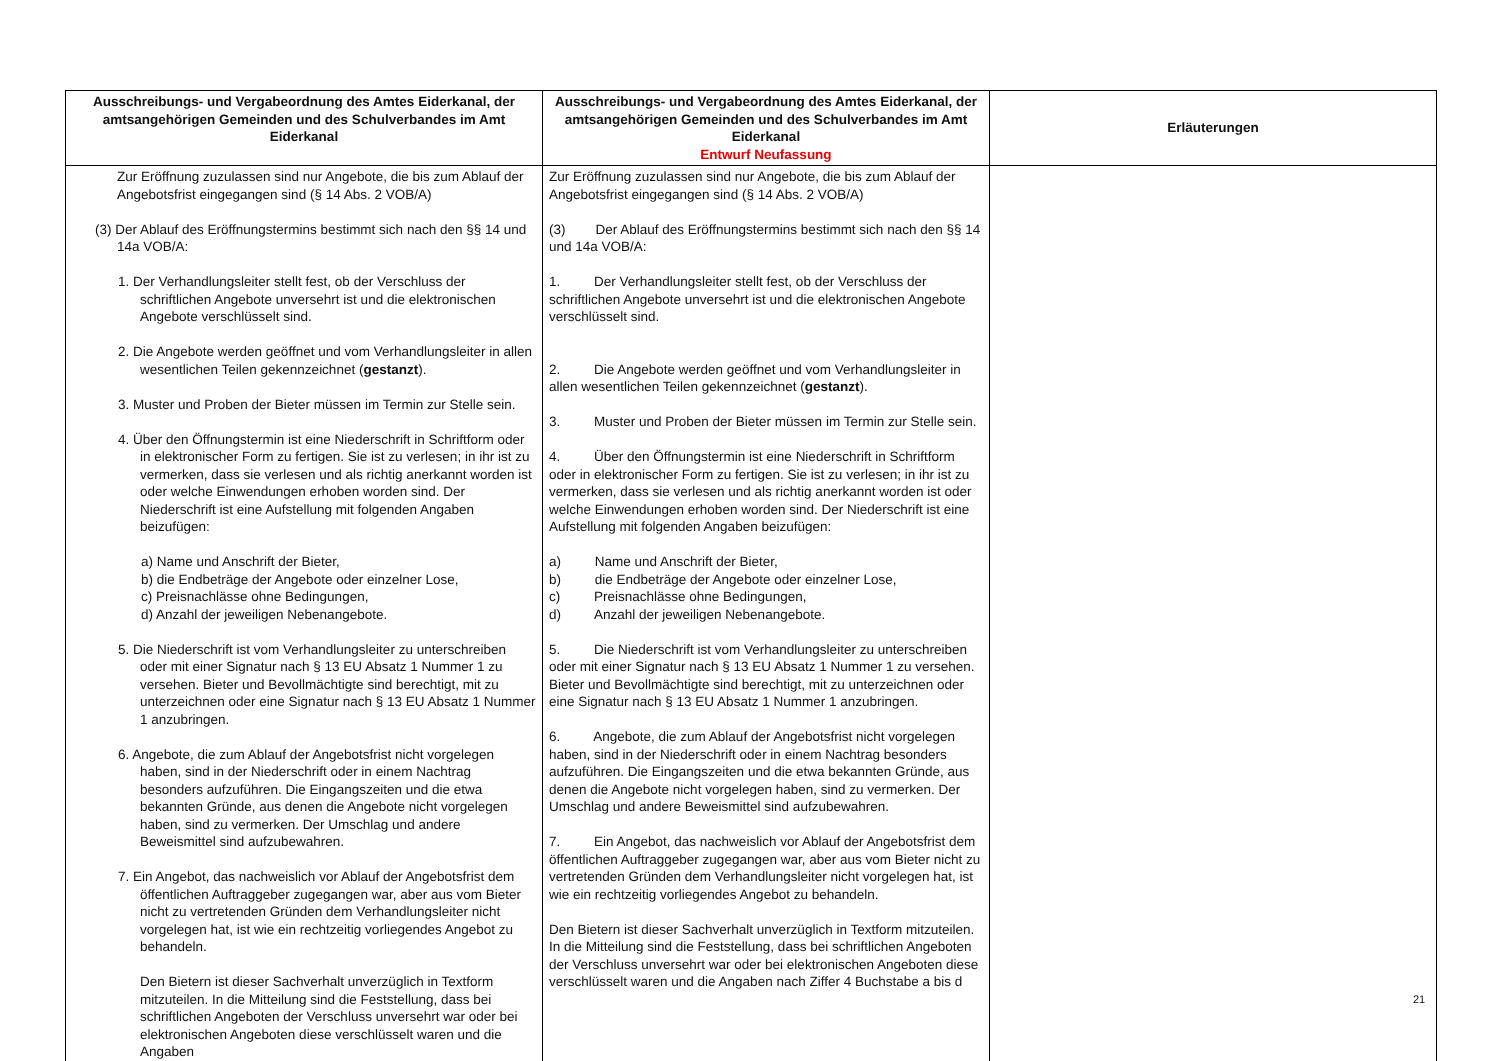| Ausschreibungs- und Vergabeordnung des Amtes Eiderkanal, der amtsangehörigen Gemeinden und des Schulverbandes im Amt Eiderkanal | Ausschreibungs- und Vergabeordnung des Amtes Eiderkanal, der amtsangehörigen Gemeinden und des Schulverbandes im Amt Eiderkanal Entwurf Neufassung | Erläuterungen |
| --- | --- | --- |
| Zur Eröffnung zuzulassen sind nur Angebote, die bis zum Ablauf der Angebotsfrist eingegangen sind (§ 14 Abs. 2 VOB/A) (3) Der Ablauf des Eröffnungstermins bestimmt sich nach den §§ 14 und 14a VOB/A: 1. Der Verhandlungsleiter stellt fest, ob der Verschluss der schriftlichen Angebote unversehrt ist und die elektronischen Angebote verschlüsselt sind. 2. Die Angebote werden geöffnet und vom Verhandlungsleiter in allen wesentlichen Teilen gekennzeichnet ( gestanzt ). 3. Muster und Proben der Bieter müssen im Termin zur Stelle sein. 4. Über den Öffnungstermin ist eine Niederschrift in Schriftform oder in elektronischer Form zu fertigen. Sie ist zu verlesen; in ihr ist zu vermerken, dass sie verlesen und als richtig anerkannt worden ist oder welche Einwendungen erhoben worden sind. Der Niederschrift ist eine Aufstellung mit folgenden Angaben beizufügen: a) Name und Anschrift der Bieter, b) die Endbeträge der Angebote oder einzelner Lose, c) Preisnachlässe ohne Bedingungen, d) Anzahl der jeweiligen Nebenangebote. 5. Die Niederschrift ist vom Verhandlungsleiter zu unterschreiben oder mit einer Signatur nach § 13 EU Absatz 1 Nummer 1 zu versehen. Bieter und Bevollmächtigte sind berechtigt, mit zu unterzeichnen oder eine Signatur nach § 13 EU Absatz 1 Nummer 1 anzubringen. 6. Angebote, die zum Ablauf der Angebotsfrist nicht vorgelegen haben, sind in der Niederschrift oder in einem Nachtrag besonders aufzuführen. Die Eingangszeiten und die etwa bekannten Gründe, aus denen die Angebote nicht vorgelegen haben, sind zu vermerken. Der Umschlag und andere Beweismittel sind aufzubewahren. 7. Ein Angebot, das nachweislich vor Ablauf der Angebotsfrist dem öffentlichen Auftraggeber zugegangen war, aber aus vom Bieter nicht zu vertretenden Gründen dem Verhandlungsleiter nicht vorgelegen hat, ist wie ein rechtzeitig vorliegendes Angebot zu behandeln. Den Bietern ist dieser Sachverhalt unverzüglich in Textform mitzuteilen. In die Mitteilung sind die Feststellung, dass bei schriftlichen Angeboten der Verschluss unversehrt war oder bei elektronischen Angeboten diese verschlüsselt waren und die Angaben | Zur Eröffnung zuzulassen sind nur Angebote, die bis zum Ablauf der Angebotsfrist eingegangen sind (§ 14 Abs. 2 VOB/A) (3) Der Ablauf des Eröffnungstermins bestimmt sich nach den §§ 14 und 14a VOB/A: 1. Der Verhandlungsleiter stellt fest, ob der Verschluss der schriftlichen Angebote unversehrt ist und die elektronischen Angebote verschlüsselt sind. 2. Die Angebote werden geöffnet und vom Verhandlungsleiter in allen wesentlichen Teilen gekennzeichnet ( gestanzt ). 3. Muster und Proben der Bieter müssen im Termin zur Stelle sein. 4. Über den Öffnungstermin ist eine Niederschrift in Schriftform oder in elektronischer Form zu fertigen. Sie ist zu verlesen; in ihr ist zu vermerken, dass sie verlesen und als richtig anerkannt worden ist oder welche Einwendungen erhoben worden sind. Der Niederschrift ist eine Aufstellung mit folgenden Angaben beizufügen: a) Name und Anschrift der Bieter, b) die Endbeträge der Angebote oder einzelner Lose, c) Preisnachlässe ohne Bedingungen, d) Anzahl der jeweiligen Nebenangebote. 5. Die Niederschrift ist vom Verhandlungsleiter zu unterschreiben oder mit einer Signatur nach § 13 EU Absatz 1 Nummer 1 zu versehen. Bieter und Bevollmächtigte sind berechtigt, mit zu unterzeichnen oder eine Signatur nach § 13 EU Absatz 1 Nummer 1 anzubringen. 6. Angebote, die zum Ablauf der Angebotsfrist nicht vorgelegen haben, sind in der Niederschrift oder in einem Nachtrag besonders aufzuführen. Die Eingangszeiten und die etwa bekannten Gründe, aus denen die Angebote nicht vorgelegen haben, sind zu vermerken. Der Umschlag und andere Beweismittel sind aufzubewahren. 7. Ein Angebot, das nachweislich vor Ablauf der Angebotsfrist dem öffentlichen Auftraggeber zugegangen war, aber aus vom Bieter nicht zu vertretenden Gründen dem Verhandlungsleiter nicht vorgelegen hat, ist wie ein rechtzeitig vorliegendes Angebot zu behandeln. Den Bietern ist dieser Sachverhalt unverzüglich in Textform mitzuteilen. In die Mitteilung sind die Feststellung, dass bei schriftlichen Angeboten der Verschluss unversehrt war oder bei elektronischen Angeboten diese verschlüsselt waren und die Angaben nach Ziffer 4 Buchstabe a bis d | |
21